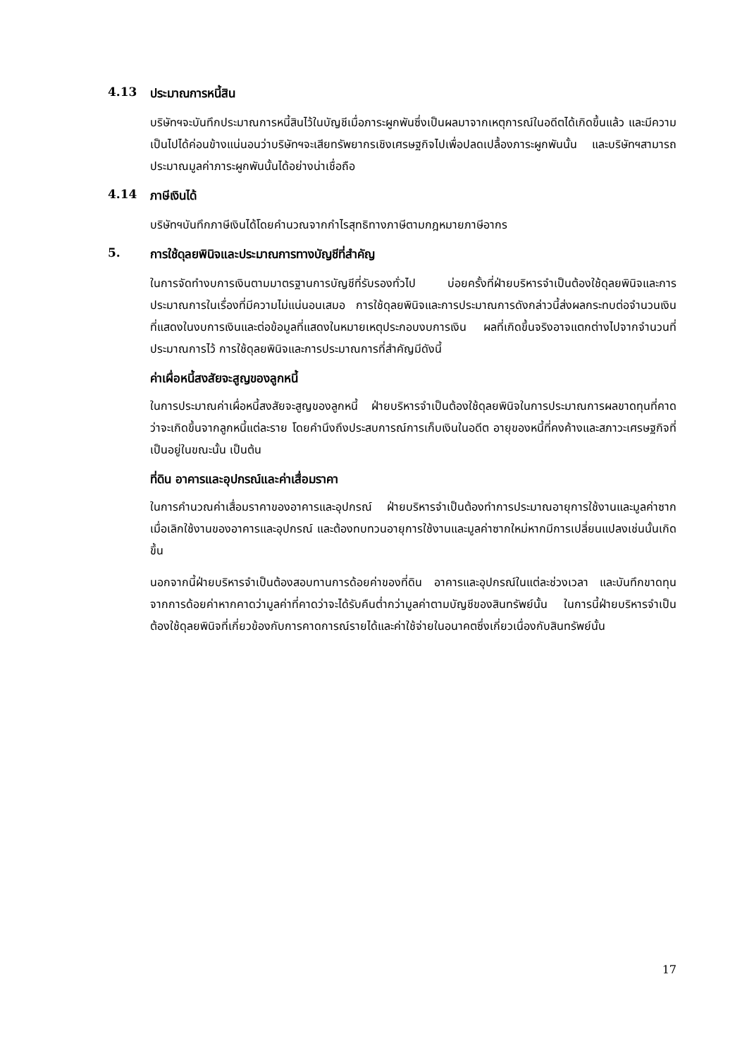4.13 ประมาณการหนี้สิน
บริษัทฯจะบันทึกประมาณการหนี้สินไว้ในบัญชีเมื่อภาระผูกพันซึ่งเป็นผลมาจากเหตุการณ์ในอดีตได้เกิดขึ้นแล้ว และมีความเป็นไปได้ค่อนข้างแน่นอนว่าบริษัทฯจะเสียทรัพยากรเชิงเศรษฐกิจไปเพื่อปลดเปลื้องภาระผูกพันนั้น และบริษัทฯสามารถประมาณมูลค่าภาระผูกพันนั้นได้อย่างน่าเชื่อถือ
4.14 ภาษีเงินได้
บริษัทฯบันทึกภาษีเงินได้โดยคำนวณจากกำไรสุทธิทางภาษีตามกฎหมายภาษีอากร
5. การใช้ดุลยพินิจและประมาณการทางบัญชีที่สำคัญ
ในการจัดทำงบการเงินตามมาตรฐานการบัญชีที่รับรองทั่วไป บ่อยครั้งที่ฝ่ายบริหารจำเป็นต้องใช้ดุลยพินิจและการประมาณการในเรื่องที่มีความไม่แน่นอนเสมอ การใช้ดุลยพินิจและการประมาณการดังกล่าวนี้ส่งผลกระทบต่อจำนวนเงินที่แสดงในงบการเงินและต่อข้อมูลที่แสดงในหมายเหตุประกอบงบการเงิน ผลที่เกิดขึ้นจริงอาจแตกต่างไปจากจำนวนที่ประมาณการไว้ การใช้ดุลยพินิจและการประมาณการที่สำคัญมีดังนี้
ค่าเผื่อหนี้สงสัยจะสูญของลูกหนี้
ในการประมาณค่าเผื่อหนี้สงสัยจะสูญของลูกหนี้ ฝ่ายบริหารจำเป็นต้องใช้ดุลยพินิจในการประมาณการผลขาดทุนที่คาดว่าจะเกิดขึ้นจากลูกหนี้แต่ละราย โดยคำนึงถึงประสบการณ์การเก็บเงินในอดีต อายุของหนี้ที่คงค้างและสภาวะเศรษฐกิจที่เป็นอยู่ในขณะนั้น เป็นต้น
ที่ดิน อาคารและอุปกรณ์และค่าเสื่อมราคา
ในการคำนวณค่าเสื่อมราคาของอาคารและอุปกรณ์ ฝ่ายบริหารจำเป็นต้องทำการประมาณอายุการใช้งานและมูลค่าซากเมื่อเลิกใช้งานของอาคารและอุปกรณ์ และต้องทบทวนอายุการใช้งานและมูลค่าซากใหม่หากมีการเปลี่ยนแปลงเช่นนั้นเกิดขึ้น
นอกจากนี้ฝ่ายบริหารจำเป็นต้องสอบทานการด้อยค่าของที่ดิน อาคารและอุปกรณ์ในแต่ละช่วงเวลา และบันทึกขาดทุนจากการด้อยค่าหากคาดว่ามูลค่าที่คาดว่าจะได้รับคืนต่ำกว่ามูลค่าตามบัญชีของสินทรัพย์นั้น ในการนี้ฝ่ายบริหารจำเป็นต้องใช้ดุลยพินิจที่เกี่ยวข้องกับการคาดการณ์รายได้และค่าใช้จ่ายในอนาคตซึ่งเกี่ยวเนื่องกับสินทรัพย์นั้น
17